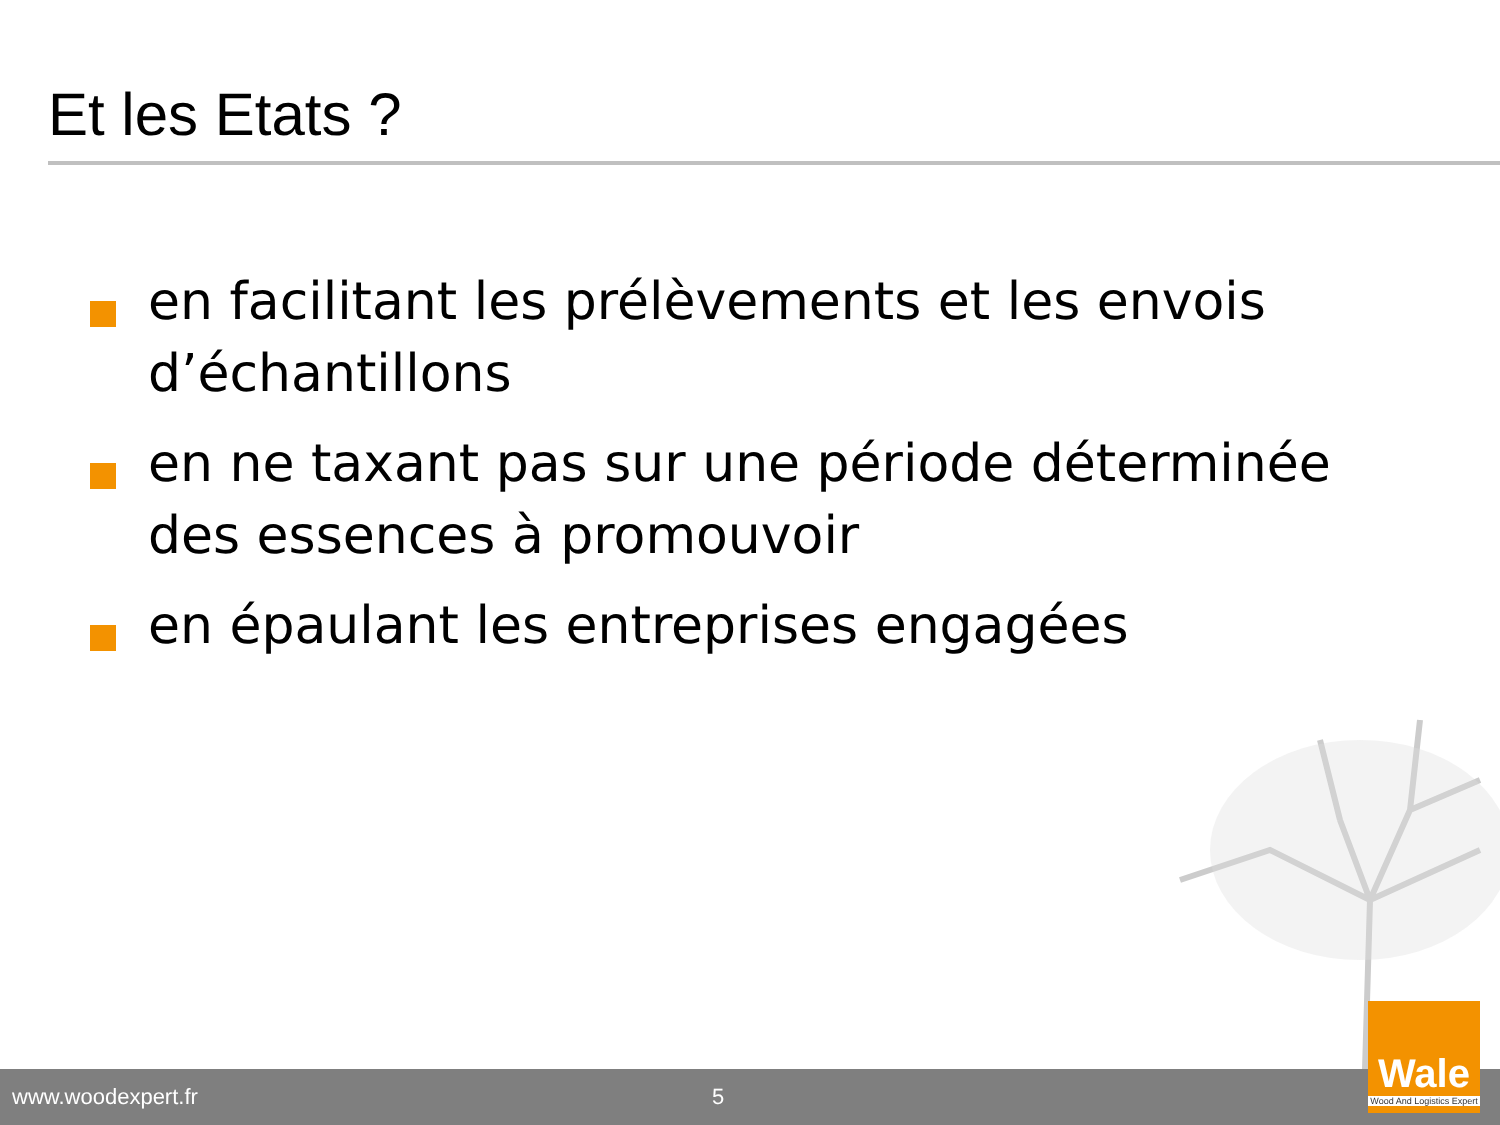Et les Etats ?
en facilitant les prélèvements et les envois d’échantillons
en ne taxant pas sur une période déterminée des essences à promouvoir
en épaulant les entreprises engagées
www.woodexpert.fr 5
Wale
Wood And Logistics Expert